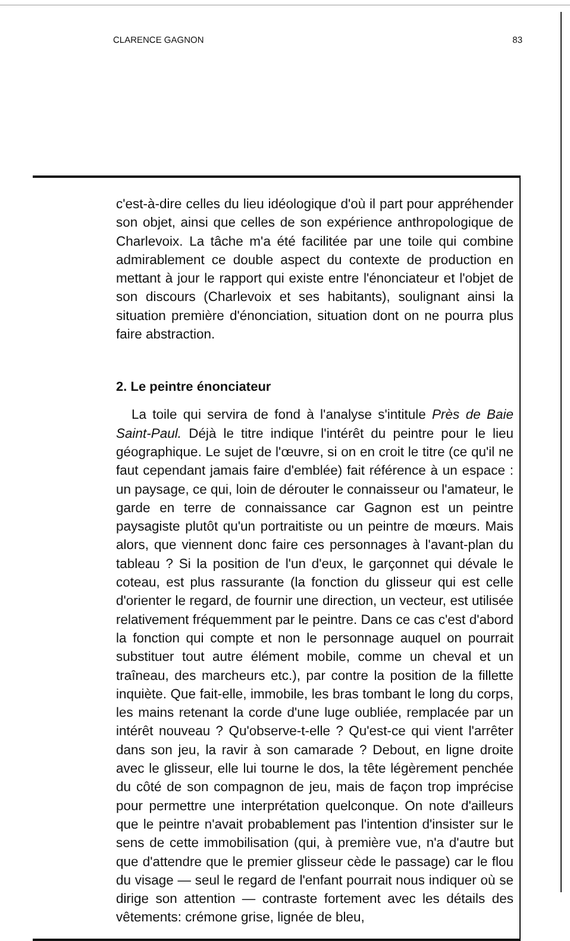CLARENCE GAGNON 83
c'est-à-dire celles du lieu idéologique d'où il part pour appréhender son objet, ainsi que celles de son expérience anthropologique de Charlevoix. La tâche m'a été facilitée par une toile qui combine admirablement ce double aspect du contexte de production en mettant à jour le rapport qui existe entre l'énonciateur et l'objet de son discours (Charlevoix et ses habitants), soulignant ainsi la situation première d'énonciation, situation dont on ne pourra plus faire abstraction.
2. Le peintre énonciateur
La toile qui servira de fond à l'analyse s'intitule Près de Baie Saint-Paul. Déjà le titre indique l'intérêt du peintre pour le lieu géographique. Le sujet de l'œuvre, si on en croit le titre (ce qu'il ne faut cependant jamais faire d'emblée) fait référence à un espace : un paysage, ce qui, loin de dérouter le connaisseur ou l'amateur, le garde en terre de connaissance car Gagnon est un peintre paysagiste plutôt qu'un portraitiste ou un peintre de mœurs. Mais alors, que viennent donc faire ces personnages à l'avant-plan du tableau ? Si la position de l'un d'eux, le garçonnet qui dévale le coteau, est plus rassurante (la fonction du glisseur qui est celle d'orienter le regard, de fournir une direction, un vecteur, est utilisée relativement fréquemment par le peintre. Dans ce cas c'est d'abord la fonction qui compte et non le personnage auquel on pourrait substituer tout autre élément mobile, comme un cheval et un traîneau, des marcheurs etc.), par contre la position de la fillette inquiète. Que fait-elle, immobile, les bras tombant le long du corps, les mains retenant la corde d'une luge oubliée, remplacée par un intérêt nouveau ? Qu'observe-t-elle ? Qu'est-ce qui vient l'arrêter dans son jeu, la ravir à son camarade ? Debout, en ligne droite avec le glisseur, elle lui tourne le dos, la tête légèrement penchée du côté de son compagnon de jeu, mais de façon trop imprécise pour permettre une interprétation quelconque. On note d'ailleurs que le peintre n'avait probablement pas l'intention d'insister sur le sens de cette immobilisation (qui, à première vue, n'a d'autre but que d'attendre que le premier glisseur cède le passage) car le flou du visage — seul le regard de l'enfant pourrait nous indiquer où se dirige son attention — contraste fortement avec les détails des vêtements: crémone grise, lignée de bleu,